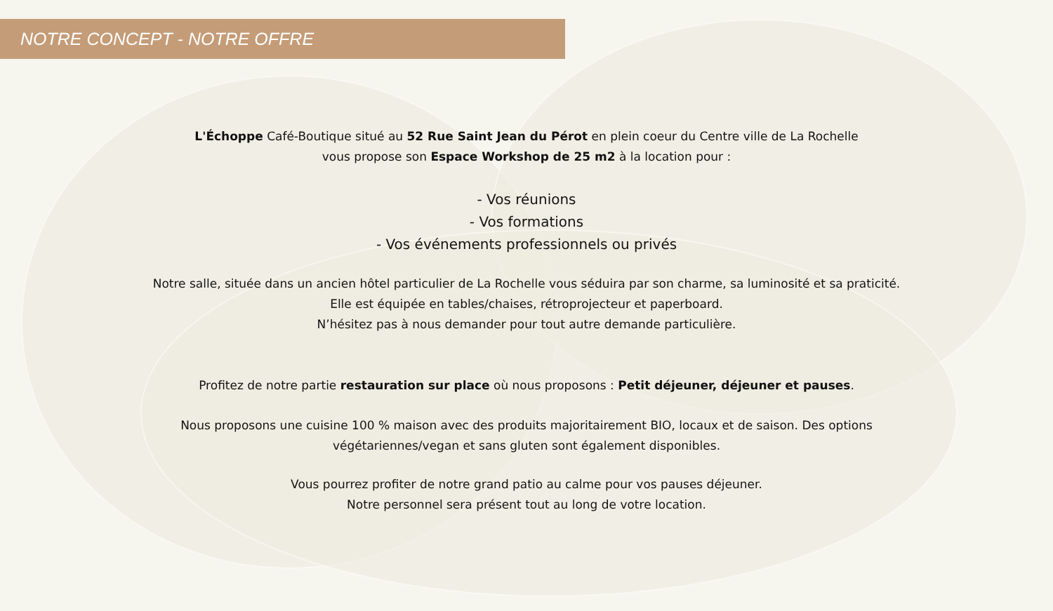NOTRE CONCEPT - NOTRE OFFRE
L'Échoppe Café-Boutique situé au 52 Rue Saint Jean du Pérot en plein coeur du Centre ville de La Rochelle
vous propose son Espace Workshop de 25 m2 à la location pour :
- Vos réunions
- Vos formations
- Vos événements professionnels ou privés
Notre salle, située dans un ancien hôtel particulier de La Rochelle vous séduira par son charme, sa luminosité et sa praticité.
Elle est équipée en tables/chaises, rétroprojecteur et paperboard.
N’hésitez pas à nous demander pour tout autre demande particulière.
Profitez de notre partie restauration sur place où nous proposons : Petit déjeuner, déjeuner et pauses.
Nous proposons une cuisine 100 % maison avec des produits majoritairement BIO, locaux et de saison. Des options
végétariennes/vegan et sans gluten sont également disponibles.
Vous pourrez profiter de notre grand patio au calme pour vos pauses déjeuner.
Notre personnel sera présent tout au long de votre location.